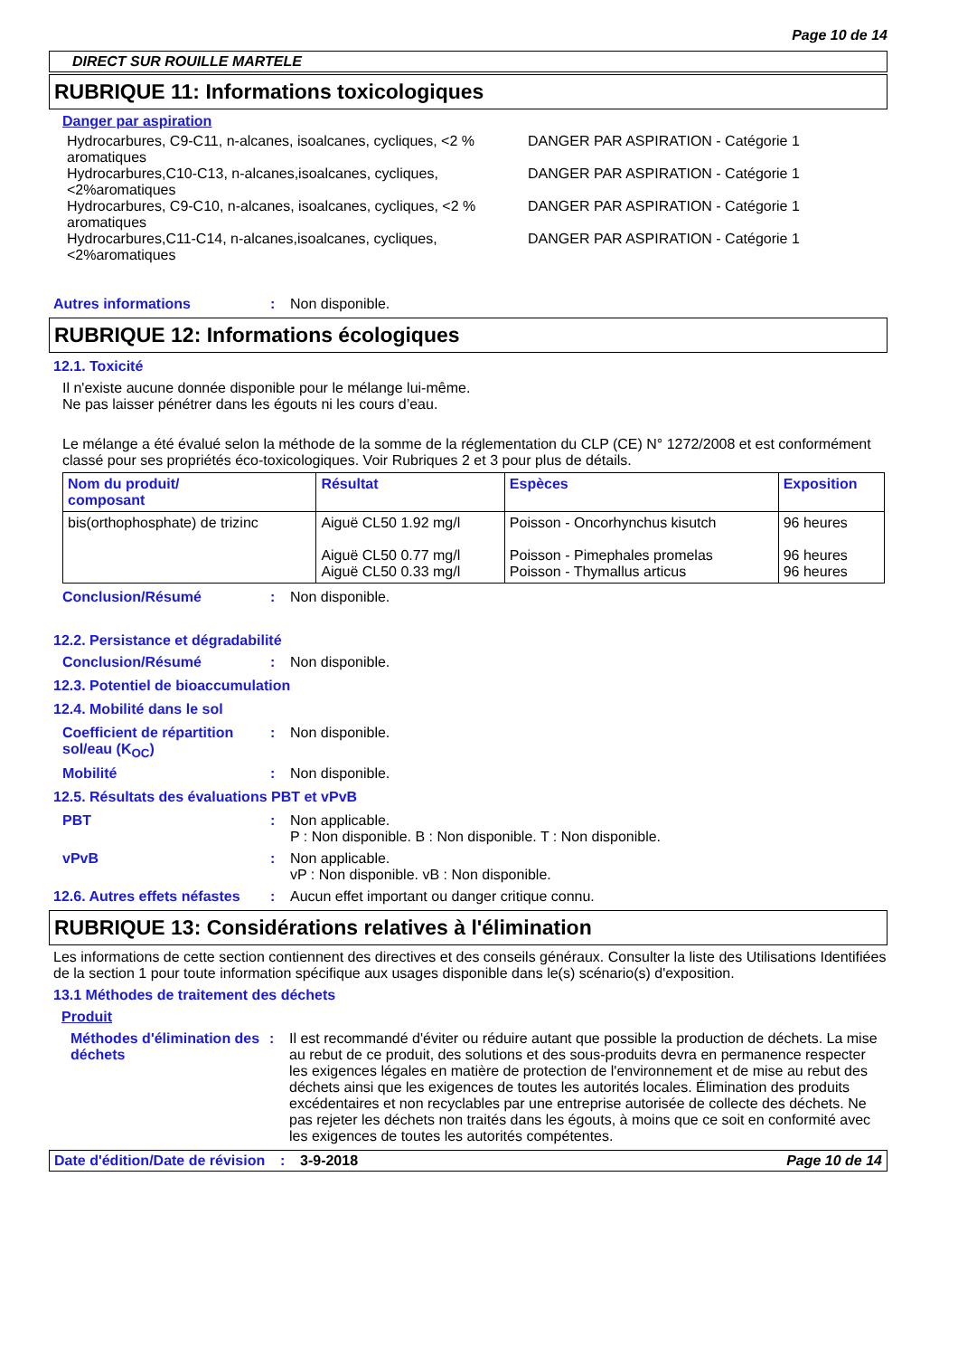Page 10 de 14
DIRECT SUR ROUILLE MARTELE
RUBRIQUE 11: Informations toxicologiques
Danger par aspiration
| Hydrocarbures, C9-C11, n-alcanes, isoalcanes, cycliques, <2 % aromatiques | DANGER PAR ASPIRATION - Catégorie 1 |
| Hydrocarbures,C10-C13, n-alcanes,isoalcanes, cycliques, <2%aromatiques | DANGER PAR ASPIRATION - Catégorie 1 |
| Hydrocarbures, C9-C10, n-alcanes, isoalcanes, cycliques, <2 % aromatiques | DANGER PAR ASPIRATION - Catégorie 1 |
| Hydrocarbures,C11-C14, n-alcanes,isoalcanes, cycliques, <2%aromatiques | DANGER PAR ASPIRATION - Catégorie 1 |
Autres informations : Non disponible.
RUBRIQUE 12: Informations écologiques
12.1. Toxicité
Il n'existe aucune donnée disponible pour le mélange lui-même.
Ne pas laisser pénétrer dans les égouts ni les cours d’eau.
Le mélange a été évalué selon la méthode de la somme de la réglementation du CLP (CE) N° 1272/2008 et est conformément classé pour ses propriétés éco-toxicologiques. Voir Rubriques 2 et 3 pour plus de détails.
| Nom du produit/ composant | Résultat | Espèces | Exposition |
| --- | --- | --- | --- |
| bis(orthophosphate) de trizinc | Aiguë CL50 1.92 mg/l Aiguë CL50 0.77 mg/l Aiguë CL50 0.33 mg/l | Poisson - Oncorhynchus kisutch Poisson - Pimephales promelas Poisson - Thymallus articus | 96 heures 96 heures 96 heures |
Conclusion/Résumé : Non disponible.
12.2. Persistance et dégradabilité
Conclusion/Résumé : Non disponible.
12.3. Potentiel de bioaccumulation
12.4. Mobilité dans le sol
Coefficient de répartition sol/eau (K<sub>OC</sub>)
: Non disponible.
Mobilité : Non disponible.
12.5. Résultats des évaluations PBT et vPvB
PBT : Non applicable.
P : Non disponible. B : Non disponible. T : Non disponible.
vPvB : Non applicable.
vP : Non disponible. vB : Non disponible.
12.6. Autres effets néfastes
: Aucun effet important ou danger critique connu.
RUBRIQUE 13: Considérations relatives à l'élimination
Les informations de cette section contiennent des directives et des conseils généraux. Consulter la liste des Utilisations Identifiées de la section 1 pour toute information spécifique aux usages disponible dans le(s) scénario(s) d'exposition.
13.1 Méthodes de traitement des déchets
Produit
Méthodes d'élimination des déchets
: Il est recommandé d'éviter ou réduire autant que possible la production de déchets. La mise au rebut de ce produit, des solutions et des sous-produits devra en permanence respecter les exigences légales en matière de protection de l'environnement et de mise au rebut des déchets ainsi que les exigences de toutes les autorités locales. Élimination des produits excédentaires et non recyclables par une entreprise autorisée de collecte des déchets. Ne pas rejeter les déchets non traités dans les égouts, à moins que ce soit en conformité avec les exigences de toutes les autorités compétentes.
Date d'édition/Date de révision
: 3-9-2018 Page 10 de 14